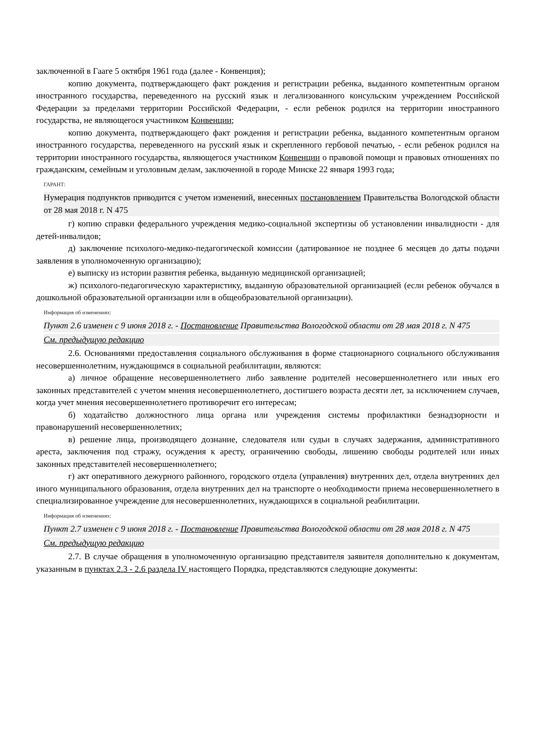заключенной в Гааге 5 октября 1961 года (далее - Конвенция);
копию документа, подтверждающего факт рождения и регистрации ребенка, выданного компетентным органом иностранного государства, переведенного на русский язык и легализованного консульским учреждением Российской Федерации за пределами территории Российской Федерации, - если ребенок родился на территории иностранного государства, не являющегося участником Конвенции;
копию документа, подтверждающего факт рождения и регистрации ребенка, выданного компетентным органом иностранного государства, переведенного на русский язык и скрепленного гербовой печатью, - если ребенок родился на территории иностранного государства, являющегося участником Конвенции о правовой помощи и правовых отношениях по гражданским, семейным и уголовным делам, заключенной в городе Минске 22 января 1993 года;
ГАРАНТ:
Нумерация подпунктов приводится с учетом изменений, внесенных постановлением Правительства Вологодской области от 28 мая 2018 г. N 475
г) копию справки федерального учреждения медико-социальной экспертизы об установлении инвалидности - для детей-инвалидов;
д) заключение психолого-медико-педагогической комиссии (датированное не позднее 6 месяцев до даты подачи заявления в уполномоченную организацию);
е) выписку из истории развития ребенка, выданную медицинской организацией;
ж) психолого-педагогическую характеристику, выданную образовательной организацией (если ребенок обучался в дошкольной образовательной организации или в общеобразовательной организации).
Информация об изменениях:
Пункт 2.6 изменен с 9 июня 2018 г. - Постановление Правительства Вологодской области от 28 мая 2018 г. N 475
См. предыдущую редакцию
2.6. Основаниями предоставления социального обслуживания в форме стационарного социального обслуживания несовершеннолетним, нуждающимся в социальной реабилитации, являются:
а) личное обращение несовершеннолетнего либо заявление родителей несовершеннолетнего или иных его законных представителей с учетом мнения несовершеннолетнего, достигшего возраста десяти лет, за исключением случаев, когда учет мнения несовершеннолетнего противоречит его интересам;
б) ходатайство должностного лица органа или учреждения системы профилактики безнадзорности и правонарушений несовершеннолетних;
в) решение лица, производящего дознание, следователя или судьи в случаях задержания, административного ареста, заключения под стражу, осуждения к аресту, ограничению свободы, лишению свободы родителей или иных законных представителей несовершеннолетнего;
г) акт оперативного дежурного районного, городского отдела (управления) внутренних дел, отдела внутренних дел иного муниципального образования, отдела внутренних дел на транспорте о необходимости приема несовершеннолетнего в специализированное учреждение для несовершеннолетних, нуждающихся в социальной реабилитации.
Информация об изменениях:
Пункт 2.7 изменен с 9 июня 2018 г. - Постановление Правительства Вологодской области от 28 мая 2018 г. N 475
См. предыдущую редакцию
2.7. В случае обращения в уполномоченную организацию представителя заявителя дополнительно к документам, указанным в пунктах 2.3 - 2.6 раздела IV настоящего Порядка, представляются следующие документы: